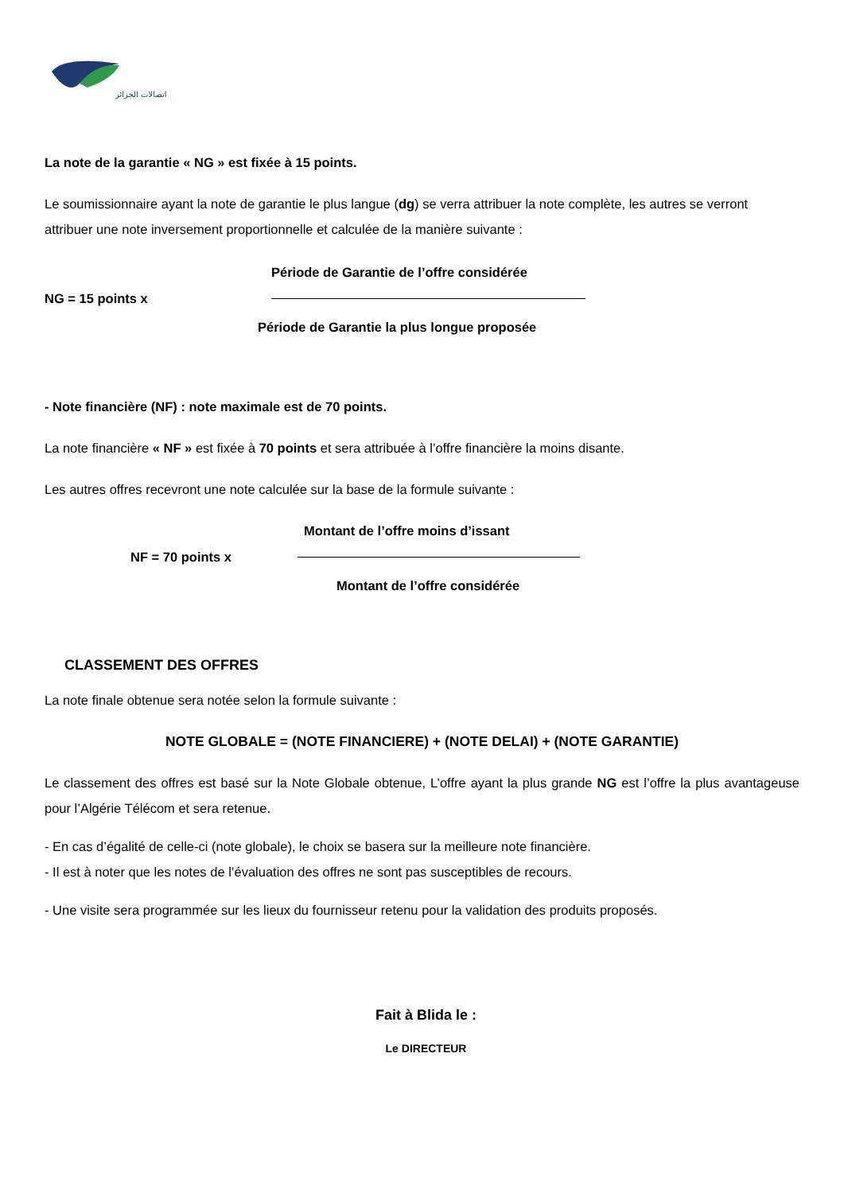اتصالات الجزائر
La note de la garantie « NG » est fixée à 15 points.
Le soumissionnaire ayant la note de garantie le plus langue (dg) se verra attribuer la note complète, les autres se verront attribuer une note inversement proportionnelle et calculée de la manière suivante :
Période de Garantie de l’offre considérée
NG = 15 points x
Période de Garantie la plus longue proposée
- Note financière (NF) : note maximale est de 70 points.
La note financière « NF » est fixée à 70 points et sera attribuée à l’offre financière la moins disante.
Les autres offres recevront une note calculée sur la base de la formule suivante :
Montant de l’offre moins d’issant
NF = 70 points x
Montant de l’offre considérée
CLASSEMENT DES OFFRES
La note finale obtenue sera notée selon la formule suivante :
NOTE GLOBALE = (NOTE FINANCIERE) + (NOTE DELAI) + (NOTE GARANTIE)
Le classement des offres est basé sur la Note Globale obtenue, L’offre ayant la plus grande NG est l’offre la plus avantageuse pour l’Algérie Télécom et sera retenue.
- En cas d’égalité de celle-ci (note globale), le choix se basera sur la meilleure note financière.
- Il est à noter que les notes de l’évaluation des offres ne sont pas susceptibles de recours.
- Une visite sera programmée sur les lieux du fournisseur retenu pour la validation des produits proposés.
Fait à Blida le :
Le DIRECTEUR